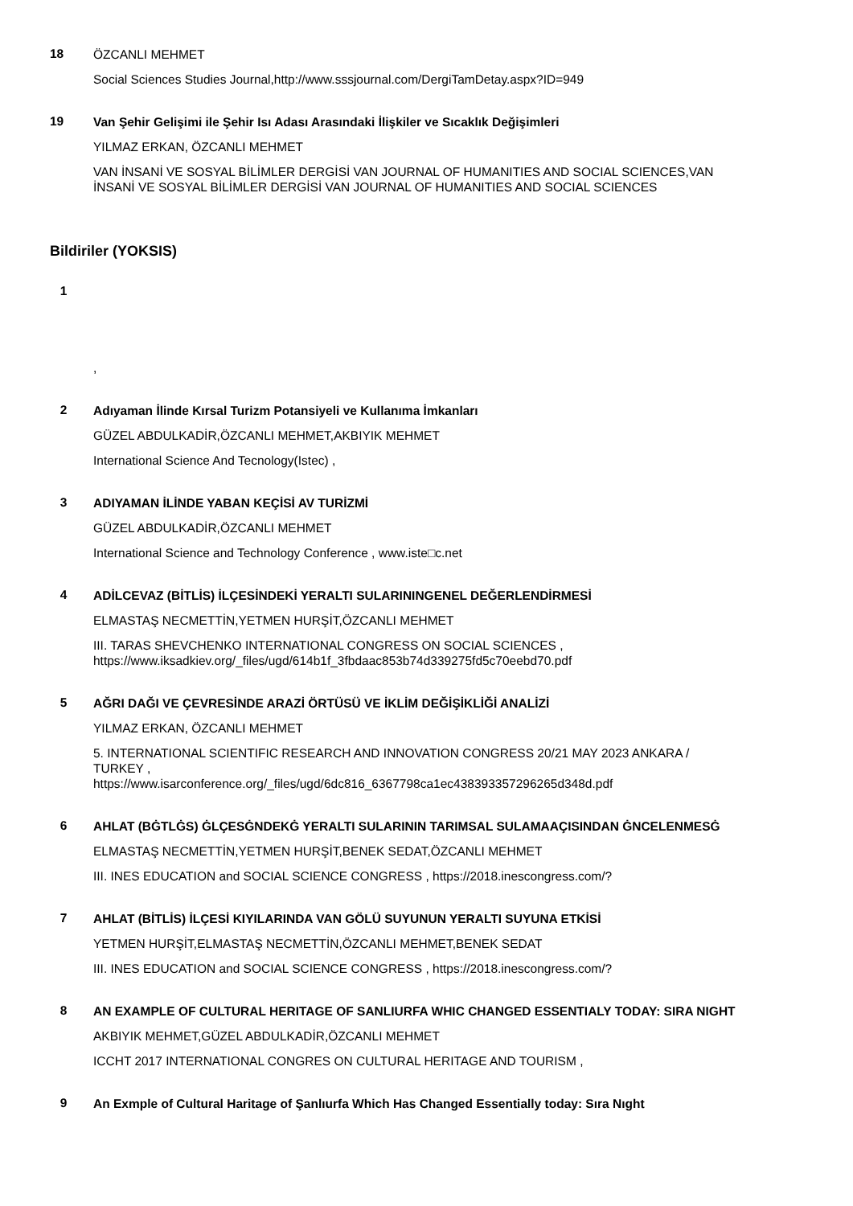18
ÖZCANLI MEHMET
Social Sciences Studies Journal,http://www.sssjournal.com/DergiTamDetay.aspx?ID=949
19
Van Şehir Gelişimi ile Şehir Isı Adası Arasındaki İlişkiler ve Sıcaklık Değişimleri
YILMAZ ERKAN, ÖZCANLI MEHMET
VAN İNSANİ VE SOSYAL BİLİMLER DERGİSİ VAN JOURNAL OF HUMANITIES AND SOCIAL SCIENCES,VAN İNSANİ VE SOSYAL BİLİMLER DERGİSİ VAN JOURNAL OF HUMANITIES AND SOCIAL SCIENCES
Bildiriler (YOKSIS)
1
,
2
Adıyaman İlinde Kırsal Turizm Potansiyeli ve Kullanıma İmkanları
GÜZEL ABDULKADİR,ÖZCANLI MEHMET,AKBIYIK MEHMET
International Science And Tecnology(Istec) ,
3
ADIYAMAN İLİNDE YABAN KEÇİSİ AV TURİZMİ
GÜZEL ABDULKADİR,ÖZCANLI MEHMET
International Science and Technology Conference , www.iste□c.net
4
ADİLCEVAZ (BİTLİS) İLÇESİNDEKİ YERALTI SULARININGENEL DEĞERLENDİRMESİ
ELMASTAŞ NECMETTİN,YETMEN HURŞİT,ÖZCANLI MEHMET
III. TARAS SHEVCHENKO INTERNATIONAL CONGRESS ON SOCIAL SCIENCES , https://www.iksadkiev.org/_files/ugd/614b1f_3fbdaac853b74d339275fd5c70eebd70.pdf
5
AĞRI DAĞI VE ÇEVRESİNDE ARAZİ ÖRTÜSÜ VE İKLİM DEĞİŞİKLİĞİ ANALİZİ
YILMAZ ERKAN, ÖZCANLI MEHMET
5. INTERNATIONAL SCIENTIFIC RESEARCH AND INNOVATION CONGRESS 20/21 MAY 2023 ANKARA / TURKEY ,
https://www.isarconference.org/_files/ugd/6dc816_6367798ca1ec438393357296265d348d.pdf
6
AHLAT (BĠTLĠS) ĠLÇESĠNDEKĠ YERALTI SULARININ TARIMSAL SULAMAAÇISINDAN ĠNCELENMESĠ
ELMASTAŞ NECMETTİN,YETMEN HURŞİT,BENEK SEDAT,ÖZCANLI MEHMET
III. INES EDUCATION and SOCIAL SCIENCE CONGRESS , https://2018.inescongress.com/?
7
AHLAT (BİTLİS) İLÇESİ KIYILARINDA VAN GÖLÜ SUYUNUN YERALTI SUYUNA ETKİSİ
YETMEN HURŞİT,ELMASTAŞ NECMETTİN,ÖZCANLI MEHMET,BENEK SEDAT
III. INES EDUCATION and SOCIAL SCIENCE CONGRESS , https://2018.inescongress.com/?
8
AN EXAMPLE OF CULTURAL HERITAGE OF SANLIURFA WHIC CHANGED ESSENTIALY TODAY: SIRA NIGHT
AKBIYIK MEHMET,GÜZEL ABDULKADİR,ÖZCANLI MEHMET
ICCHT 2017 INTERNATIONAL CONGRES ON CULTURAL HERITAGE AND TOURISM ,
9
An Exmple of Cultural Haritage of Şanlıurfa Which Has Changed Essentially today: Sıra Nıght